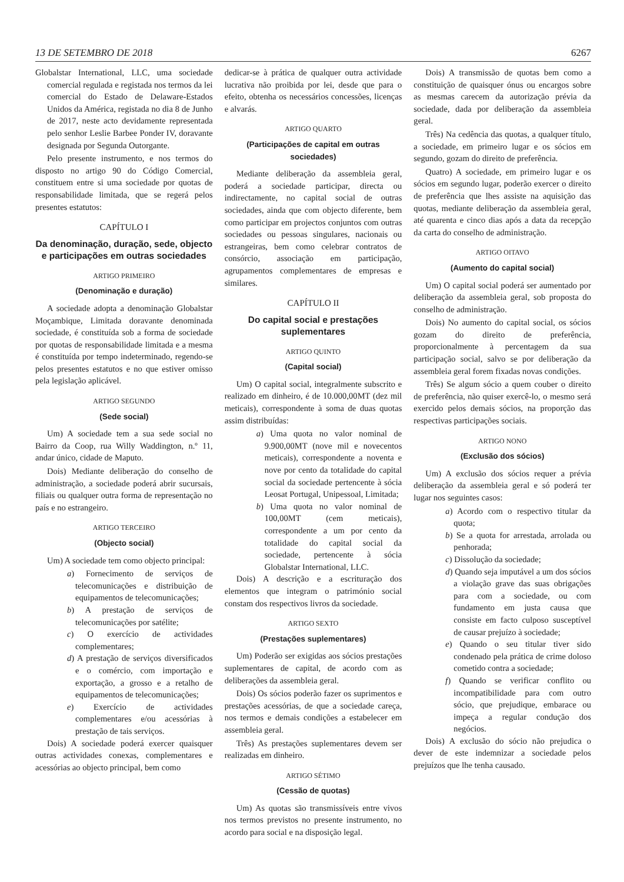13 DE SETEMBRO DE 2018 6267
Globalstar International, LLC, uma sociedade comercial regulada e registada nos termos da lei comercial do Estado de Delaware-Estados Unidos da América, registada no dia 8 de Junho de 2017, neste acto devidamente representada pelo senhor Leslie Barbee Ponder IV, doravante designada por Segunda Outorgante.
Pelo presente instrumento, e nos termos do disposto no artigo 90 do Código Comercial, constituem entre si uma sociedade por quotas de responsabilidade limitada, que se regerá pelos presentes estatutos:
CAPÍTULO I
Da denominação, duração, sede, objecto e participações em outras sociedades
ARTIGO PRIMEIRO
(Denominação e duração)
A sociedade adopta a denominação Globalstar Moçambique, Limitada doravante denominada sociedade, é constituída sob a forma de sociedade por quotas de responsabilidade limitada e a mesma é constituída por tempo indeterminado, regendo-se pelos presentes estatutos e no que estiver omisso pela legislação aplicável.
ARTIGO SEGUNDO
(Sede social)
Um) A sociedade tem a sua sede social no Bairro da Coop, rua Willy Waddington, n.º 11, andar único, cidade de Maputo.
Dois) Mediante deliberação do conselho de administração, a sociedade poderá abrir sucursais, filiais ou qualquer outra forma de representação no país e no estrangeiro.
ARTIGO TERCEIRO
(Objecto social)
Um) A sociedade tem como objecto principal:
a) Fornecimento de serviços de telecomunicações e distribuição de equipamentos de telecomunicações;
b) A prestação de serviços de telecomunicações por satélite;
c) O exercício de actividades complementares;
d) A prestação de serviços diversificados e o comércio, com importação e exportação, a grosso e a retalho de equipamentos de telecomunicações;
e) Exercício de actividades complementares e/ou acessórias à prestação de tais serviços.
Dois) A sociedade poderá exercer quaisquer outras actividades conexas, complementares e acessórias ao objecto principal, bem como
dedicar-se à prática de qualquer outra actividade lucrativa não proibida por lei, desde que para o efeito, obtenha os necessários concessões, licenças e alvarás.
ARTIGO QUARTO
(Participações de capital em outras sociedades)
Mediante deliberação da assembleia geral, poderá a sociedade participar, directa ou indirectamente, no capital social de outras sociedades, ainda que com objecto diferente, bem como participar em projectos conjuntos com outras sociedades ou pessoas singulares, nacionais ou estrangeiras, bem como celebrar contratos de consórcio, associação em participação, agrupamentos complementares de empresas e similares.
CAPÍTULO II
Do capital social e prestações suplementares
ARTIGO QUINTO
(Capital social)
Um) O capital social, integralmente subscrito e realizado em dinheiro, é de 10.000,00MT (dez mil meticais), correspondente à soma de duas quotas assim distribuídas:
a) Uma quota no valor nominal de 9.900,00MT (nove mil e novecentos meticais), correspondente a noventa e nove por cento da totalidade do capital social da sociedade pertencente à sócia Leosat Portugal, Unipessoal, Limitada;
b) Uma quota no valor nominal de 100,00MT (cem meticais), correspondente a um por cento da totalidade do capital social da sociedade, pertencente à sócia Globalstar International, LLC.
Dois) A descrição e a escrituração dos elementos que integram o património social constam dos respectivos livros da sociedade.
ARTIGO SEXTO
(Prestações suplementares)
Um) Poderão ser exigidas aos sócios prestações suplementares de capital, de acordo com as deliberações da assembleia geral.
Dois) Os sócios poderão fazer os suprimentos e prestações acessórias, de que a sociedade careça, nos termos e demais condições a estabelecer em assembleia geral.
Três) As prestações suplementares devem ser realizadas em dinheiro.
ARTIGO SÉTIMO
(Cessão de quotas)
Um) As quotas são transmissíveis entre vivos nos termos previstos no presente instrumento, no acordo para social e na disposição legal.
Dois) A transmissão de quotas bem como a constituição de quaisquer ónus ou encargos sobre as mesmas carecem da autorização prévia da sociedade, dada por deliberação da assembleia geral.
Três) Na cedência das quotas, a qualquer título, a sociedade, em primeiro lugar e os sócios em segundo, gozam do direito de preferência.
Quatro) A sociedade, em primeiro lugar e os sócios em segundo lugar, poderão exercer o direito de preferência que lhes assiste na aquisição das quotas, mediante deliberação da assembleia geral, até quarenta e cinco dias após a data da recepção da carta do conselho de administração.
ARTIGO OITAVO
(Aumento do capital social)
Um) O capital social poderá ser aumentado por deliberação da assembleia geral, sob proposta do conselho de administração.
Dois) No aumento do capital social, os sócios gozam do direito de preferência, proporcionalmente à percentagem da sua participação social, salvo se por deliberação da assembleia geral forem fixadas novas condições.
Três) Se algum sócio a quem couber o direito de preferência, não quiser exercê-lo, o mesmo será exercido pelos demais sócios, na proporção das respectivas participações sociais.
ARTIGO NONO
(Exclusão dos sócios)
Um) A exclusão dos sócios requer a prévia deliberação da assembleia geral e só poderá ter lugar nos seguintes casos:
a) Acordo com o respectivo titular da quota;
b) Se a quota for arrestada, arrolada ou penhorada;
c) Dissolução da sociedade;
d) Quando seja imputável a um dos sócios a violação grave das suas obrigações para com a sociedade, ou com fundamento em justa causa que consiste em facto culposo susceptível de causar prejuízo à sociedade;
e) Quando o seu titular tiver sido condenado pela prática de crime doloso cometido contra a sociedade;
f) Quando se verificar conflito ou incompatibilidade para com outro sócio, que prejudique, embarace ou impeça a regular condução dos negócios.
Dois) A exclusão do sócio não prejudica o dever de este indemnizar a sociedade pelos prejuízos que lhe tenha causado.